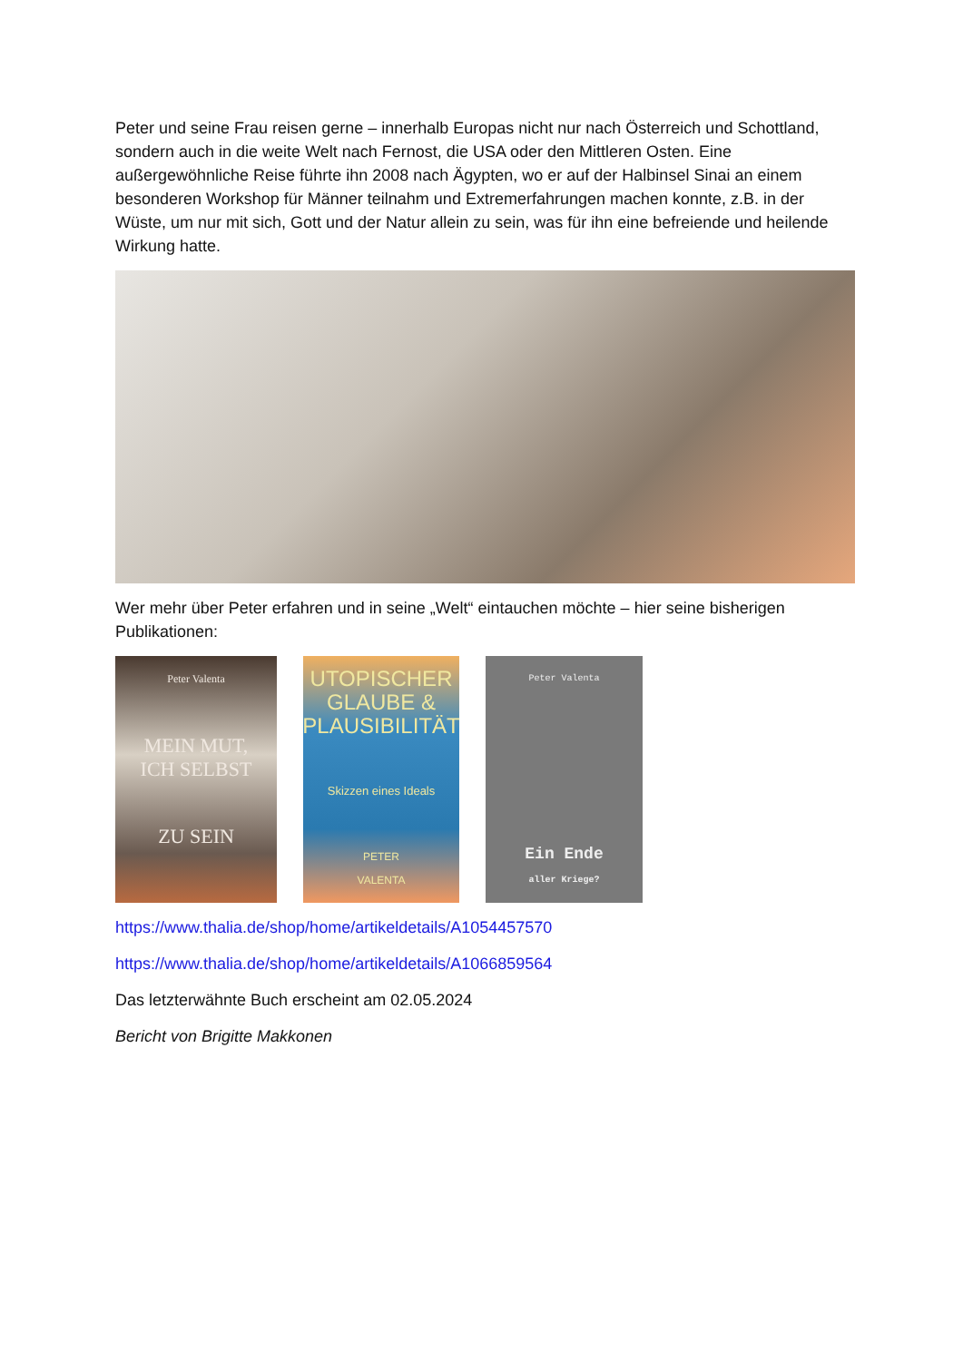Peter und seine Frau reisen gerne – innerhalb Europas nicht nur nach Österreich und Schottland, sondern auch in die weite Welt nach Fernost, die USA oder den Mittleren Osten. Eine außergewöhnliche Reise führte ihn 2008 nach Ägypten, wo er auf der Halbinsel Sinai an einem besonderen Workshop für Männer teilnahm und Extremerfahrungen machen konnte, z.B. in der Wüste, um nur mit sich, Gott und der Natur allein zu sein, was für ihn eine befreiende und heilende Wirkung hatte.
Wer mehr über Peter erfahren und in seine „Welt“ eintauchen möchte – hier seine bisherigen Publikationen:
Peter Valenta
MEIN MUT,
ICH SELBST
ZU SEIN
UTOPISCHER
GLAUBE &
PLAUSIBILITÄT
Skizzen eines Ideals
PETER
VALENTA
Peter Valenta
Ein Ende
aller Kriege?
https://www.thalia.de/shop/home/artikeldetails/A1054457570
https://www.thalia.de/shop/home/artikeldetails/A1066859564
Das letzterwähnte Buch erscheint am 02.05.2024
Bericht von Brigitte Makkonen